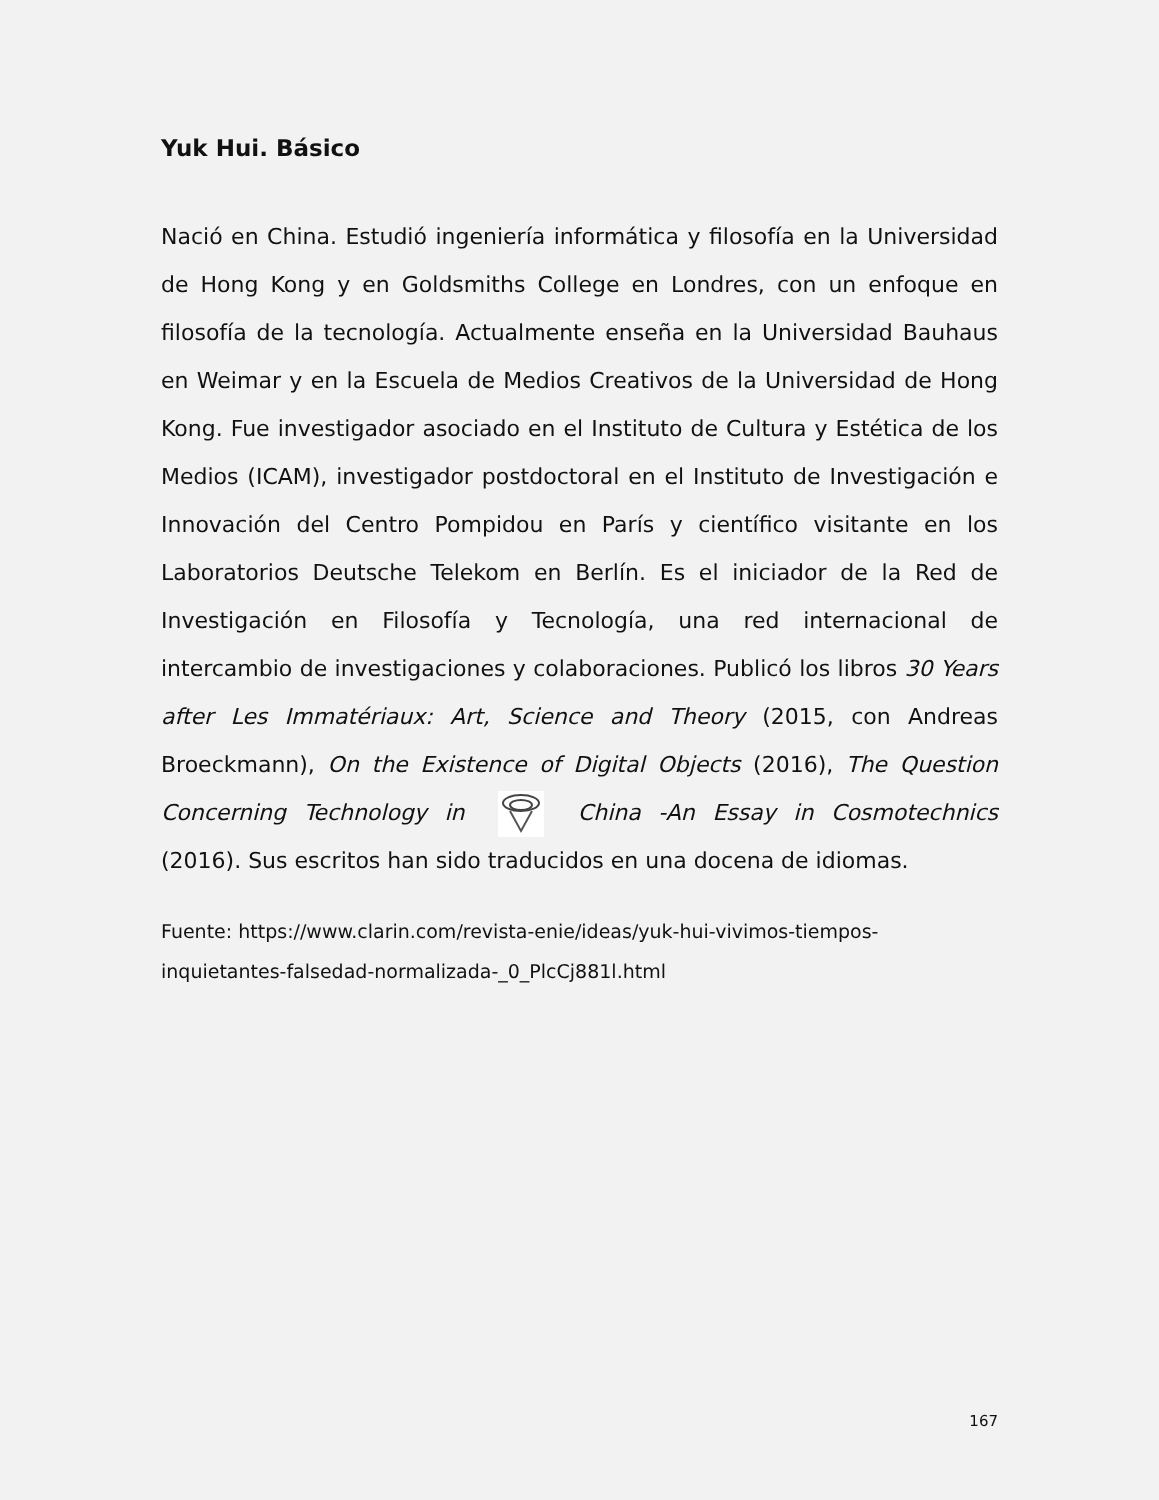Yuk Hui. Básico
Nació en China. Estudió ingeniería informática y filosofía en la Universidad de Hong Kong y en Goldsmiths College en Londres, con un enfoque en filosofía de la tecnología. Actualmente enseña en la Universidad Bauhaus en Weimar y en la Escuela de Medios Creativos de la Universidad de Hong Kong. Fue investigador asociado en el Instituto de Cultura y Estética de los Medios (ICAM), investigador postdoctoral en el Instituto de Investigación e Innovación del Centro Pompidou en París y científico visitante en los Laboratorios Deutsche Telekom en Berlín. Es el iniciador de la Red de Investigación en Filosofía y Tecnología, una red internacional de intercambio de investigaciones y colaboraciones. Publicó los libros 30 Years after Les Immatériaux: Art, Science and Theory (2015, con Andreas Broeckmann), On the Existence of Digital Objects (2016), The Question Concerning Technology in China -An Essay in Cosmotechnics (2016). Sus escritos han sido traducidos en una docena de idiomas.
Fuente: https://www.clarin.com/revista-enie/ideas/yuk-hui-vivimos-tiempos-inquietantes-falsedad-normalizada-_0_PlcCj881l.html
167